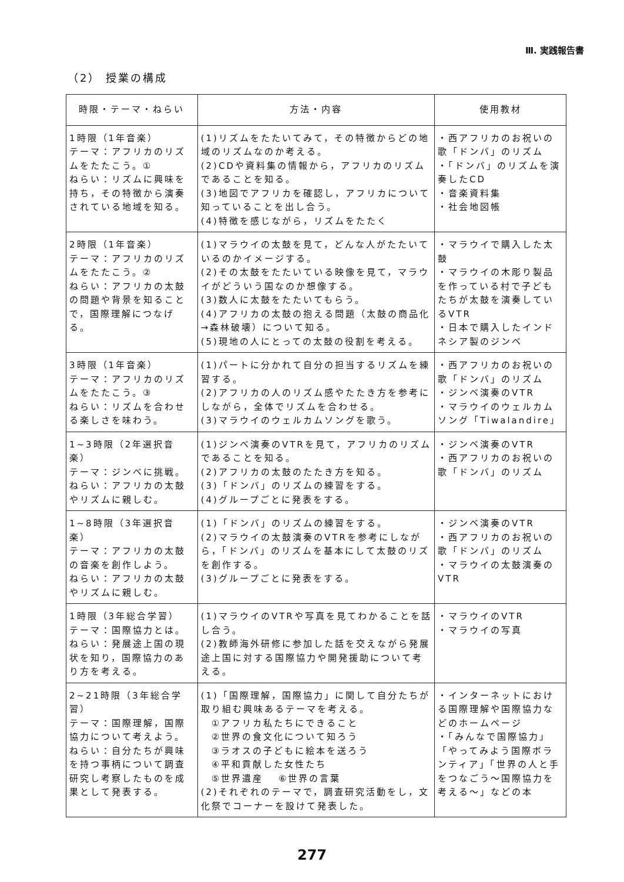Ⅲ. 実践報告書
（2） 授業の構成
| 時限・テーマ・ねらい | 方法・内容 | 使用教材 |
| --- | --- | --- |
| 1時限（1年音楽） テーマ：アフリカのリズムをたたこう。① ねらい：リズムに興味を持ち，その特徴から演奏されている地域を知る。 | (1)リズムをたたいてみて，その特徴からどの地域のリズムなのか考える。 (2)CDや資料集の情報から，アフリカのリズムであることを知る。 (3)地図でアフリカを確認し，アフリカについて知っていることを出し合う。 (4)特徴を感じながら，リズムをたたく | ・西アフリカのお祝いの歌「ドンバ」のリズム ・「ドンバ」のリズムを演奏したCD ・音楽資料集 ・社会地図帳 |
| 2時限（1年音楽） テーマ：アフリカのリズムをたたこう。② ねらい：アフリカの太鼓の問題や背景を知ることで，国際理解につなげる。 | (1)マラウイの太鼓を見て，どんな人がたたいているのかイメージする。 (2)その太鼓をたたいている映像を見て，マラウイがどういう国なのか想像する。 (3)数人に太鼓をたたいてもらう。 (4)アフリカの太鼓の抱える問題（太鼓の商品化→森林破壊）について知る。 (5)現地の人にとっての太鼓の役割を考える。 | ・マラウイで購入した太鼓 ・マラウイの木彫り製品を作っている村で子どもたちが太鼓を演奏しているVTR ・日本で購入したインドネシア製のジンベ |
| 3時限（1年音楽） テーマ：アフリカのリズムをたたこう。③ ねらい：リズムを合わせる楽しさを味わう。 | (1)パートに分かれて自分の担当するリズムを練習する。 (2)アフリカの人のリズム感やたたき方を参考にしながら，全体でリズムを合わせる。 (3)マラウイのウェルカムソングを歌う。 | ・西アフリカのお祝いの歌「ドンバ」のリズム ・ジンベ演奏のVTR ・マラウイのウェルカムソング「Tiwalandire」 |
| 1~3時限（2年選択音楽） テーマ：ジンベに挑戦。 ねらい：アフリカの太鼓やリズムに親しむ。 | (1)ジンベ演奏のVTRを見て，アフリカのリズムであることを知る。 (2)アフリカの太鼓のたたき方を知る。 (3)「ドンバ」のリズムの練習をする。 (4)グループごとに発表をする。 | ・ジンベ演奏のVTR ・西アフリカのお祝いの歌「ドンバ」のリズム |
| 1~8時限（3年選択音楽） テーマ：アフリカの太鼓の音楽を創作しよう。 ねらい：アフリカの太鼓やリズムに親しむ。 | (1)「ドンバ」のリズムの練習をする。 (2)マラウイの太鼓演奏のVTRを参考にしながら，「ドンバ」のリズムを基本にして太鼓のリズを創作する。 (3)グループごとに発表をする。 | ・ジンベ演奏のVTR ・西アフリカのお祝いの歌「ドンバ」のリズム ・マラウイの太鼓演奏のVTR |
| 1時限（3年総合学習） テーマ：国際協力とは。 ねらい：発展途上国の現状を知り，国際協力のあり方を考える。 | (1)マラウイのVTRや写真を見てわかることを話し合う。 (2)教師海外研修に参加した話を交えながら発展途上国に対する国際協力や開発援助について考える。 | ・マラウイのVTR ・マラウイの写真 |
| 2~21時限（3年総合学習） テーマ：国際理解，国際協力について考えよう。 ねらい：自分たちが興味を持つ事柄について調査研究し考察したものを成果として発表する。 | (1)「国際理解，国際協力」に関して自分たちが取り組む興味あるテーマを考える。 ①アフリカ私たちにできること ②世界の食文化について知ろう ③ラオスの子どもに絵本を送ろう ④平和貢献した女性たち ⑤世界遺産 ⑥世界の言葉 (2)それぞれのテーマで，調査研究活動をし，文化祭でコーナーを設けて発表した。 | ・インターネットにおける国際理解や国際協力などのホームページ ・「みんなで国際協力」「やってみよう国際ボランティア」「世界の人と手をつなごう～国際協力を考える～」などの本 |
277